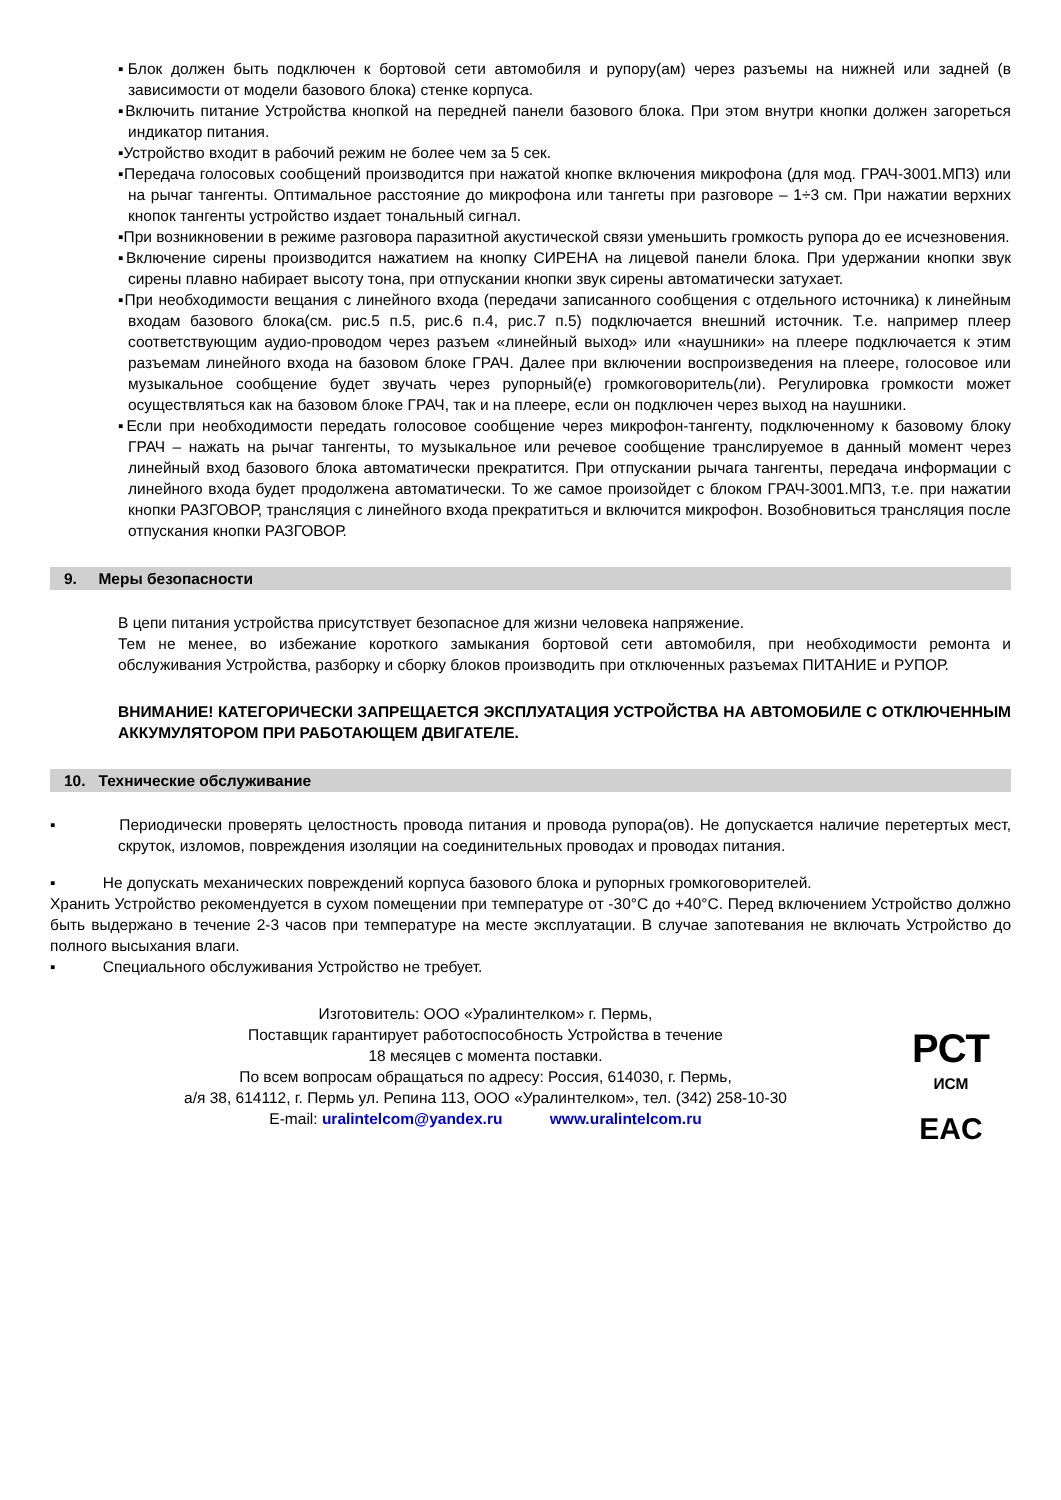▪Блок должен быть подключен к бортовой сети автомобиля и рупору(ам) через разъемы на нижней или задней (в зависимости от модели базового блока) стенке корпуса.
▪Включить питание Устройства кнопкой на передней панели базового блока. При этом внутри кнопки должен загореться индикатор питания.
▪Устройство входит в рабочий режим не более чем за 5 сек.
▪Передача голосовых сообщений производится при нажатой кнопке включения микрофона (для мод. ГРАЧ-3001.МП3) или на рычаг тангенты. Оптимальное расстояние до микрофона или тангеты при разговоре – 1÷3 см. При нажатии верхних кнопок тангенты устройство издает тональный сигнал.
▪При возникновении в режиме разговора паразитной акустической связи уменьшить громкость рупора до ее исчезновения.
▪Включение сирены производится нажатием на кнопку СИРЕНА на лицевой панели блока. При удержании кнопки звук сирены плавно набирает высоту тона, при отпускании кнопки звук сирены автоматически затухает.
▪При необходимости вещания с линейного входа (передачи записанного сообщения с отдельного источника) к линейным входам базового блока(см. рис.5 п.5, рис.6 п.4, рис.7 п.5) подключается внешний источник. Т.е. например плеер соответствующим аудио-проводом через разъем «линейный выход» или «наушники» на плеере подключается к этим разъемам линейного входа на базовом блоке ГРАЧ. Далее при включении воспроизведения на плеере, голосовое или музыкальное сообщение будет звучать через рупорный(е) громкоговоритель(ли). Регулировка громкости может осуществляться как на базовом блоке ГРАЧ, так и на плеере, если он подключен через выход на наушники.
▪Если при необходимости передать голосовое сообщение через микрофон-тангенту, подключенному к базовому блоку ГРАЧ – нажать на рычаг тангенты, то музыкальное или речевое сообщение транслируемое в данный момент через линейный вход базового блока автоматически прекратится. При отпускании рычага тангенты, передача информации с линейного входа будет продолжена автоматически. То же самое произойдет с блоком ГРАЧ-3001.МП3, т.е. при нажатии кнопки РАЗГОВОР, трансляция с линейного входа прекратиться и включится микрофон. Возобновиться трансляция после отпускания кнопки РАЗГОВОР.
9. Меры безопасности
В цепи питания устройства присутствует безопасное для жизни человека напряжение.
Тем не менее, во избежание короткого замыкания бортовой сети автомобиля, при необходимости ремонта и обслуживания Устройства, разборку и сборку блоков производить при отключенных разъемах ПИТАНИЕ и РУПОР.
ВНИМАНИЕ! КАТЕГОРИЧЕСКИ ЗАПРЕЩАЕТСЯ ЭКСПЛУАТАЦИЯ УСТРОЙСТВА НА АВТОМОБИЛЕ С ОТКЛЮЧЕННЫМ АККУМУЛЯТОРОМ ПРИ РАБОТАЮЩЕМ ДВИГАТЕЛЕ.
10. Технические обслуживание
▪ Периодически проверять целостность провода питания и провода рупора(ов). Не допускается наличие перетертых мест, скруток, изломов, повреждения изоляции на соединительных проводах и проводах питания.
▪ Не допускать механических повреждений корпуса базового блока и рупорных громкоговорителей.
Хранить Устройство рекомендуется в сухом помещении при температуре от -30°С до +40°С. Перед включением Устройство должно быть выдержано в течение 2-3 часов при температуре на месте эксплуатации. В случае запотевания не включать Устройство до полного высыхания влаги.
▪ Специального обслуживания Устройство не требует.
Изготовитель: ООО «Уралинтелком» г. Пермь,
Поставщик гарантирует работоспособность Устройства в течение
18 месяцев с момента поставки.
По всем вопросам обращаться по адресу: Россия, 614030, г. Пермь,
а/я 38, 614112, г. Пермь ул. Репина 113, ООО «Уралинтелком», тел. (342) 258-10-30
E-mail: uralintelcom@yandex.ru www.uralintelcom.ru
РСТ
ИСМ
EAC